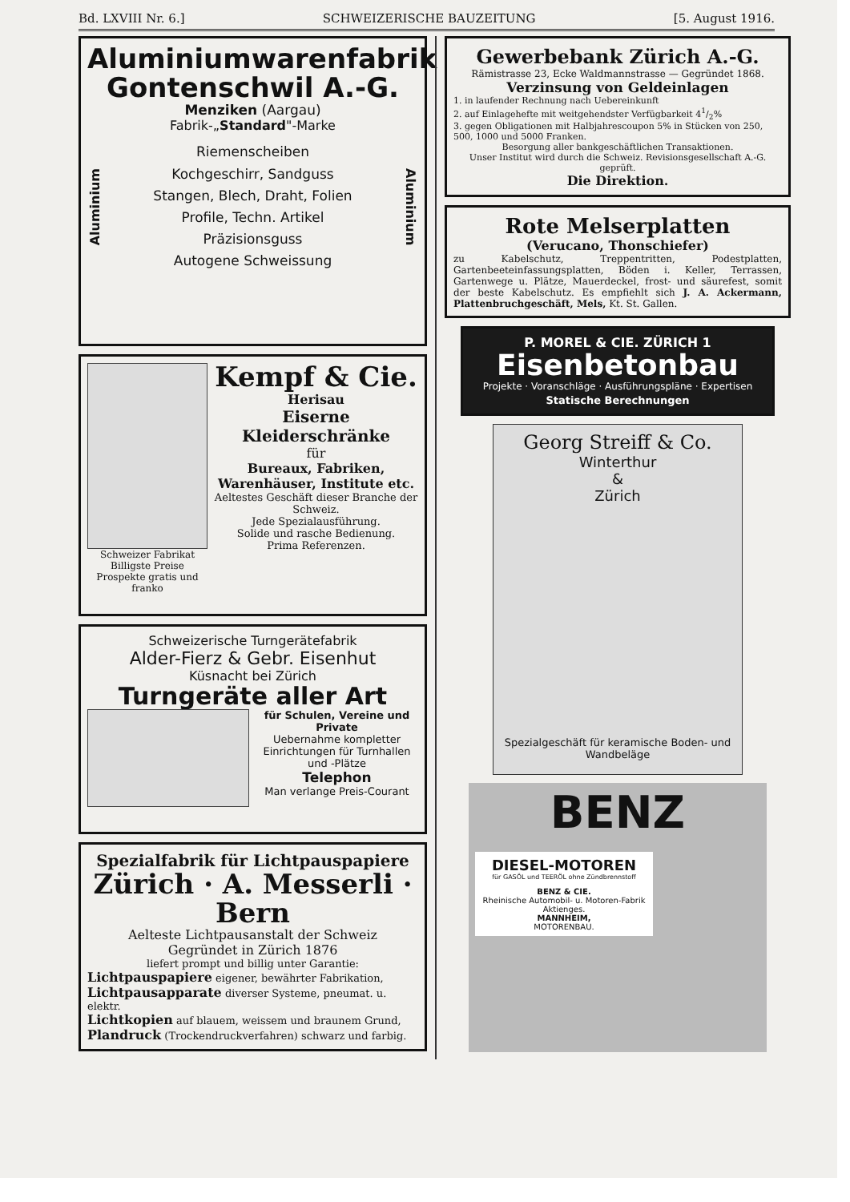Bd. LXVIII Nr. 6.] SCHWEIZERISCHE BAUZEITUNG [5. August 1916.
Aluminiumwarenfabrik
Gontenschwil A.-G.
Menziken (Aargau)
Fabrik-„Standard"-Marke
Aluminium
Riemenscheiben
Kochgeschirr, Sandguss
Stangen, Blech, Draht, Folien
Profile, Techn. Artikel
Präzisionsguss
Autogene Schweissung
Aluminium
Schweizer Fabrikat
Billigste Preise
Prospekte gratis und franko
Kempf & Cie.
Herisau
Eiserne Kleiderschränke
für
Bureaux, Fabriken,
Warenhäuser, Institute etc.
Aeltestes Geschäft dieser Branche der Schweiz.
Jede Spezialausführung.
Solide und rasche Bedienung.
Prima Referenzen.
Schweizerische Turngerätefabrik
Alder-Fierz & Gebr. Eisenhut
Küsnacht bei Zürich
Turngeräte aller Art
für Schulen, Vereine und Private
Uebernahme kompletter Einrichtungen für Turnhallen und -Plätze
Telephon
Man verlange Preis-Courant
Spezialfabrik für Lichtpauspapiere
Zürich · A. Messerli · Bern
Aelteste Lichtpausanstalt der Schweiz
Gegründet in Zürich 1876
liefert prompt und billig unter Garantie:
Lichtpauspapiere eigener, bewährter Fabrikation,
Lichtpausapparate diverser Systeme, pneumat. u. elektr.
Lichtkopien auf blauem, weissem und braunem Grund,
Plandruck (Trockendruckverfahren) schwarz und farbig.
Gewerbebank Zürich A.-G.
Rämistrasse 23, Ecke Waldmannstrasse — Gegründet 1868.
Verzinsung von Geldeinlagen
1. in laufender Rechnung nach Uebereinkunft
2. auf Einlagehefte mit weitgehendster Verfügbarkeit 41/2%
3. gegen Obligationen mit Halbjahrescoupon 5% in Stücken von 250, 500, 1000 und 5000 Franken.
Besorgung aller bankgeschäftlichen Transaktionen.
Unser Institut wird durch die Schweiz. Revisionsgesellschaft A.-G. geprüft.
Die Direktion.
Rote Melserplatten
(Verucano, Thonschiefer)
zu Kabelschutz, Treppentritten, Podestplatten, Gartenbeeteinfassungsplatten, Böden i. Keller, Terrassen, Gartenwege u. Plätze, Mauerdeckel, frost- und säurefest, somit der beste Kabelschutz. Es empfiehlt sich J. A. Ackermann, Plattenbruchgeschäft, Mels, Kt. St. Gallen.
P. MOREL & CIE. ZÜRICH 1
Eisenbetonbau
Projekte · Voranschläge · Ausführungspläne · Expertisen
Statische Berechnungen
Georg Streiff & Co.
Winterthur
&
Zürich
Spezialgeschäft für keramische Boden- und Wandbeläge
BENZ
DIESEL-MOTOREN
für GASÖL und TEERÖL ohne Zündbrennstoff
BENZ & CIE.
Rheinische Automobil- u. Motoren-Fabrik Aktienges.
MANNHEIM,
MOTORENBAU.